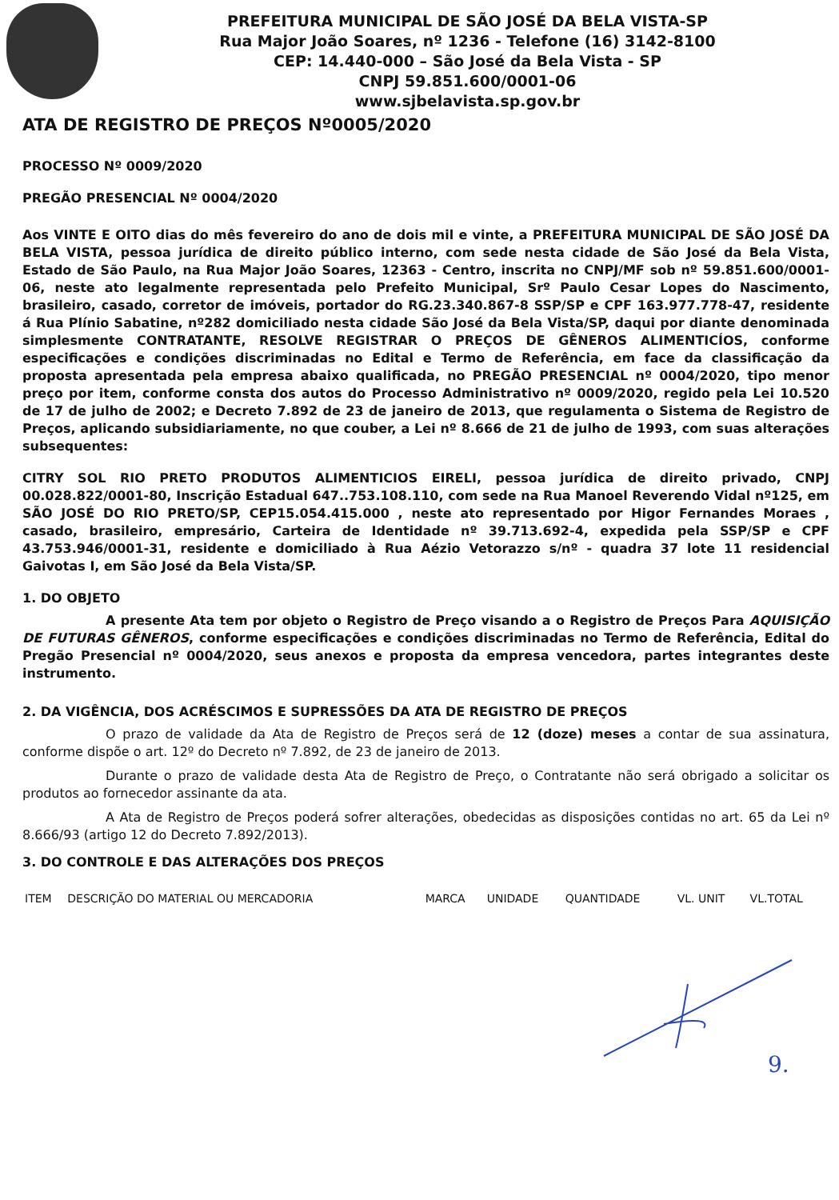PREFEITURA MUNICIPAL DE SÃO JOSÉ DA BELA VISTA-SP
Rua Major João Soares, nº 1236 - Telefone (16) 3142-8100
CEP: 14.440-000 – São José da Bela Vista - SP
CNPJ 59.851.600/0001-06
www.sjbelavista.sp.gov.br
ATA DE REGISTRO DE PREÇOS Nº0005/2020
PROCESSO Nº 0009/2020
PREGÃO PRESENCIAL Nº 0004/2020
Aos VINTE E OITO dias do mês fevereiro do ano de dois mil e vinte, a PREFEITURA MUNICIPAL DE SÃO JOSÉ DA BELA VISTA, pessoa jurídica de direito público interno, com sede nesta cidade de São José da Bela Vista, Estado de São Paulo, na Rua Major João Soares, 12363 - Centro, inscrita no CNPJ/MF sob nº 59.851.600/0001-06, neste ato legalmente representada pelo Prefeito Municipal, Srº Paulo Cesar Lopes do Nascimento, brasileiro, casado, corretor de imóveis, portador do RG.23.340.867-8 SSP/SP e CPF 163.977.778-47, residente á Rua Plínio Sabatine, nº282 domiciliado nesta cidade São José da Bela Vista/SP, daqui por diante denominada simplesmente CONTRATANTE, RESOLVE REGISTRAR O PREÇOS DE GÊNEROS ALIMENTICÍOS, conforme especificações e condições discriminadas no Edital e Termo de Referência, em face da classificação da proposta apresentada pela empresa abaixo qualificada, no PREGÃO PRESENCIAL nº 0004/2020, tipo menor preço por item, conforme consta dos autos do Processo Administrativo nº 0009/2020, regido pela Lei 10.520 de 17 de julho de 2002; e Decreto 7.892 de 23 de janeiro de 2013, que regulamenta o Sistema de Registro de Preços, aplicando subsidiariamente, no que couber, a Lei nº 8.666 de 21 de julho de 1993, com suas alterações subsequentes:
CITRY SOL RIO PRETO PRODUTOS ALIMENTICIOS EIRELI, pessoa jurídica de direito privado, CNPJ 00.028.822/0001-80, Inscrição Estadual 647..753.108.110, com sede na Rua Manoel Reverendo Vidal nº125, em SÃO JOSÉ DO RIO PRETO/SP, CEP15.054.415.000 , neste ato representado por Higor Fernandes Moraes , casado, brasileiro, empresário, Carteira de Identidade nº 39.713.692-4, expedida pela SSP/SP e CPF 43.753.946/0001-31, residente e domiciliado à Rua Aézio Vetorazzo s/nº - quadra 37 lote 11 residencial Gaivotas I, em São José da Bela Vista/SP.
1. DO OBJETO
A presente Ata tem por objeto o Registro de Preço visando a o Registro de Preços Para AQUISIÇÃO DE FUTURAS GÊNEROS, conforme especificações e condições discriminadas no Termo de Referência, Edital do Pregão Presencial nº 0004/2020, seus anexos e proposta da empresa vencedora, partes integrantes deste instrumento.
2. DA VIGÊNCIA, DOS ACRÉSCIMOS E SUPRESSÕES DA ATA DE REGISTRO DE PREÇOS
O prazo de validade da Ata de Registro de Preços será de 12 (doze) meses a contar de sua assinatura, conforme dispõe o art. 12º do Decreto nº 7.892, de 23 de janeiro de 2013.
Durante o prazo de validade desta Ata de Registro de Preço, o Contratante não será obrigado a solicitar os produtos ao fornecedor assinante da ata.
A Ata de Registro de Preços poderá sofrer alterações, obedecidas as disposições contidas no art. 65 da Lei nº 8.666/93 (artigo 12 do Decreto 7.892/2013).
3. DO CONTROLE E DAS ALTERAÇÕES DOS PREÇOS
| ITEM | DESCRIÇÃO DO MATERIAL OU MERCADORIA | MARCA | UNIDADE | QUANTIDADE | VL. UNIT | VL.TOTAL |
| --- | --- | --- | --- | --- | --- | --- |
9.